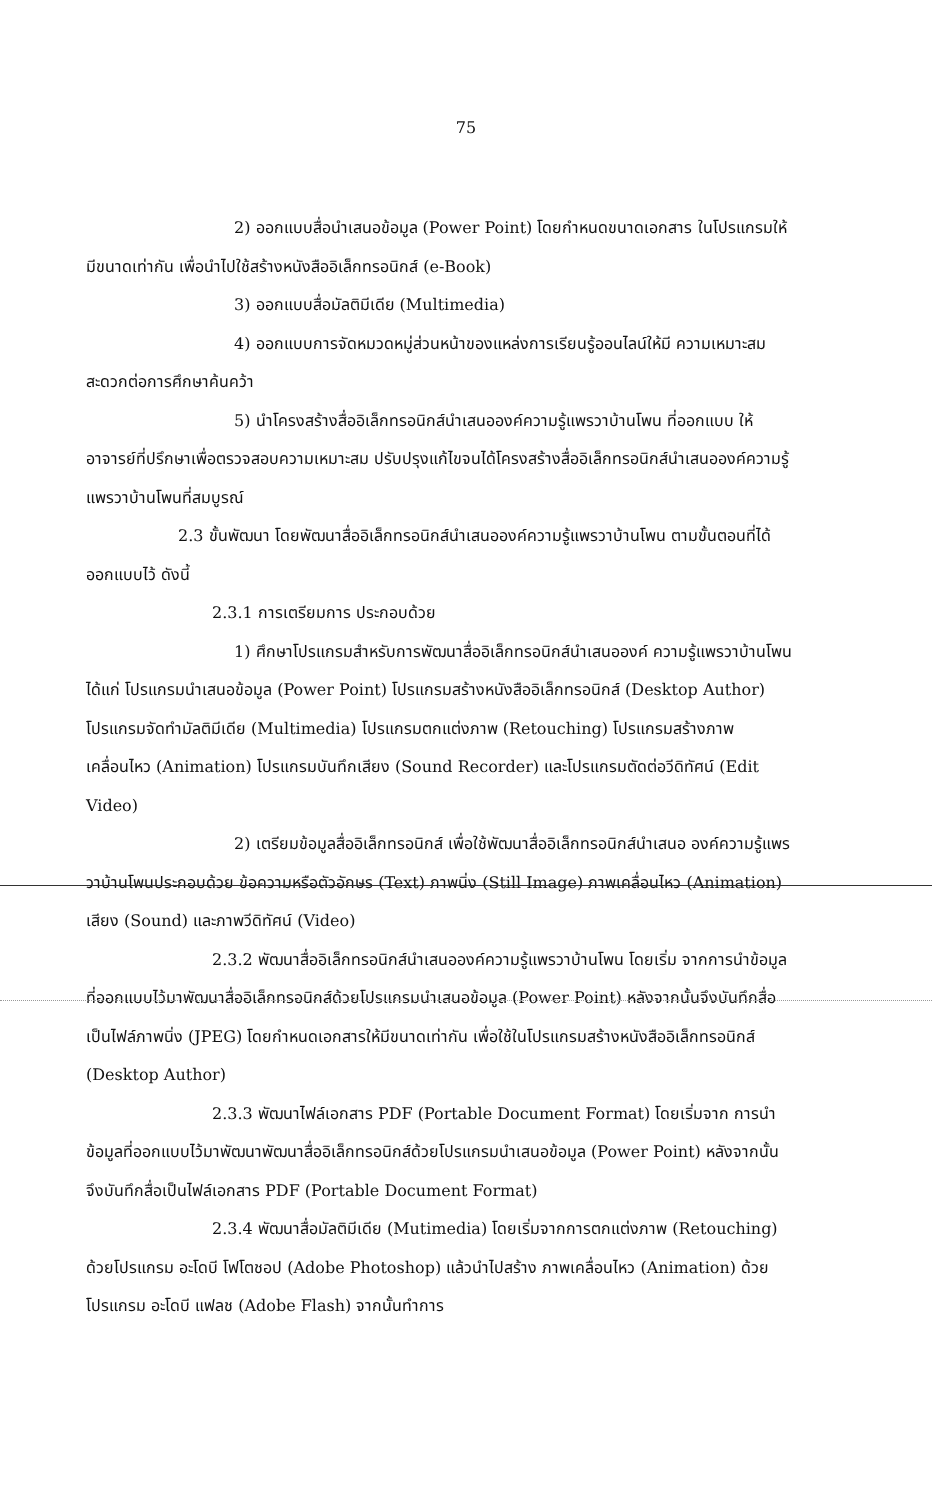75
2) ออกแบบสื่อนำเสนอข้อมูล (Power Point) โดยกำหนดขนาดเอกสาร ในโปรแกรมให้มีขนาดเท่ากัน เพื่อนำไปใช้สร้างหนังสืออิเล็กทรอนิกส์ (e-Book)
3) ออกแบบสื่อมัลติมีเดีย (Multimedia)
4) ออกแบบการจัดหมวดหมู่ส่วนหน้าของแหล่งการเรียนรู้ออนไลน์ให้มี ความเหมาะสม สะดวกต่อการศึกษาค้นคว้า
5) นำโครงสร้างสื่ออิเล็กทรอนิกส์นำเสนอองค์ความรู้แพรวาบ้านโพน ที่ออกแบบ ให้อาจารย์ที่ปรึกษาเพื่อตรวจสอบความเหมาะสม ปรับปรุงแก้ไขจนได้โครงสร้างสื่ออิเล็กทรอนิกส์นำเสนอองค์ความรู้แพรวาบ้านโพนที่สมบูรณ์
2.3 ขั้นพัฒนา โดยพัฒนาสื่ออิเล็กทรอนิกส์นำเสนอองค์ความรู้แพรวาบ้านโพน ตามขั้นตอนที่ได้ออกแบบไว้ ดังนี้
2.3.1 การเตรียมการ ประกอบด้วย
1) ศึกษาโปรแกรมสำหรับการพัฒนาสื่ออิเล็กทรอนิกส์นำเสนอองค์ ความรู้แพรวาบ้านโพน ได้แก่ โปรแกรมนำเสนอข้อมูล (Power Point) โปรแกรมสร้างหนังสืออิเล็กทรอนิกส์ (Desktop Author) โปรแกรมจัดทำมัลติมีเดีย (Multimedia) โปรแกรมตกแต่งภาพ (Retouching) โปรแกรมสร้างภาพเคลื่อนไหว (Animation) โปรแกรมบันทึกเสียง (Sound Recorder) และโปรแกรมตัดต่อวีดิทัศน์ (Edit Video)
2) เตรียมข้อมูลสื่ออิเล็กทรอนิกส์ เพื่อใช้พัฒนาสื่ออิเล็กทรอนิกส์นำเสนอ องค์ความรู้แพรวาบ้านโพนประกอบด้วย ข้อความหรือตัวอักษร (Text) ภาพนิ่ง (Still Image) ภาพเคลื่อนไหว (Animation) เสียง (Sound) และภาพวีดิทัศน์ (Video)
2.3.2 พัฒนาสื่ออิเล็กทรอนิกส์นำเสนอองค์ความรู้แพรวาบ้านโพน โดยเริ่ม จากการนำข้อมูลที่ออกแบบไว้มาพัฒนาสื่ออิเล็กทรอนิกส์ด้วยโปรแกรมนำเสนอข้อมูล (Power Point) หลังจากนั้นจึงบันทึกสื่อเป็นไฟล์ภาพนิ่ง (JPEG) โดยกำหนดเอกสารให้มีขนาดเท่ากัน เพื่อใช้ในโปรแกรมสร้างหนังสืออิเล็กทรอนิกส์ (Desktop Author)
2.3.3 พัฒนาไฟล์เอกสาร PDF (Portable Document Format) โดยเริ่มจาก การนำข้อมูลที่ออกแบบไว้มาพัฒนาพัฒนาสื่ออิเล็กทรอนิกส์ด้วยโปรแกรมนำเสนอข้อมูล (Power Point) หลังจากนั้นจึงบันทึกสื่อเป็นไฟล์เอกสาร PDF (Portable Document Format)
2.3.4 พัฒนาสื่อมัลติมีเดีย (Mutimedia) โดยเริ่มจากการตกแต่งภาพ (Retouching) ด้วยโปรแกรม อะโดบี โฟโตชอป (Adobe Photoshop) แล้วนำไปสร้าง ภาพเคลื่อนไหว (Animation) ด้วยโปรแกรม อะโดบี แฟลช (Adobe Flash) จากนั้นทำการ